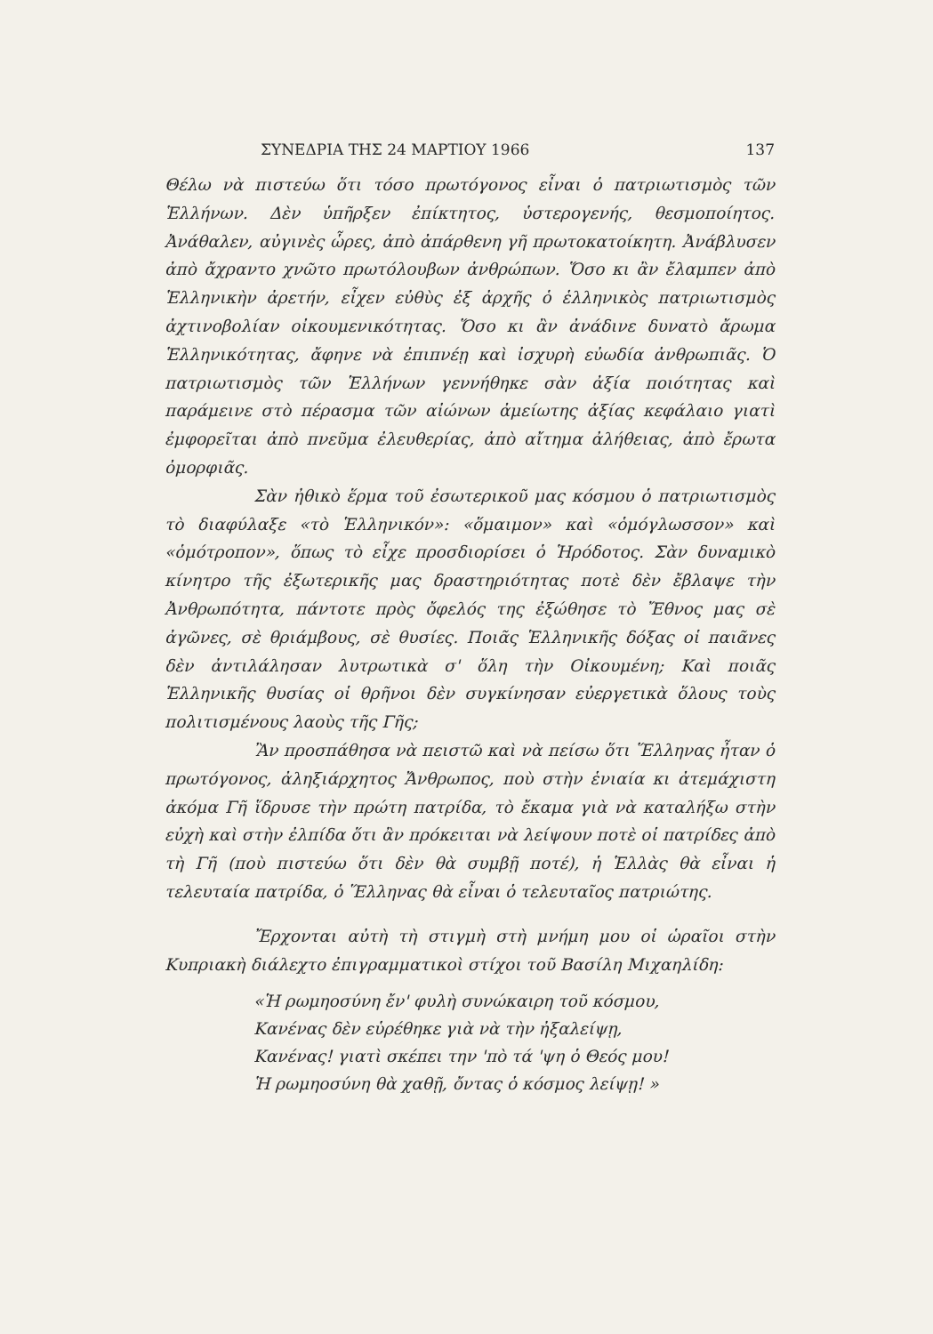ΣΥΝΕΔΡΙΑ ΤΗΣ 24 ΜΑΡΤΙΟΥ 1966 137
Θέλω νὰ πιστεύω ὅτι τόσο πρωτόγονος εἶναι ὁ πατριωτισμὸς τῶν Ἑλλήνων. Δὲν ὑπῆρξεν ἐπίκτητος, ὑστερογενής, θεσμοποίητος. Ἀνάθαλεν, αὐγινὲς ὧρες, ἀπὸ ἀπάρθενη γῆ πρωτοκατοίκητη. Ἀνάβλυσεν ἀπὸ ἄχραντο χνῶτο πρωτόλουβων ἀνθρώπων. Ὅσο κι ἂν ἔλαμπεν ἀπὸ Ἑλληνικὴν ἀρετήν, εἶχεν εὐθὺς ἐξ ἀρχῆς ὁ ἑλληνικὸς πατριωτισμὸς ἀχτινοβολίαν οἰκουμενικότητας. Ὅσο κι ἂν ἀνάδινε δυνατὸ ἄρωμα Ἑλληνικότητας, ἄφηνε νὰ ἐπιπνέῃ καὶ ἰσχυρὴ εὐωδία ἀνθρωπιᾶς. Ὁ πατριωτισμὸς τῶν Ἑλλήνων γεννήθηκε σὰν ἀξία ποιότητας καὶ παράμεινε στὸ πέρασμα τῶν αἰώνων ἀμείωτης ἀξίας κεφάλαιο γιατὶ ἐμφορεῖται ἀπὸ πνεῦμα ἐλευθερίας, ἀπὸ αἴτημα ἀλήθειας, ἀπὸ ἔρωτα ὀμορφιᾶς.
Σὰν ἠθικὸ ἕρμα τοῦ ἐσωτερικοῦ μας κόσμου ὁ πατριωτισμὸς τὸ διαφύλαξε «τὸ Ἑλληνικόν»: «ὅμαιμον» καὶ «ὁμόγλωσσον» καὶ «ὁμότροπον», ὅπως τὸ εἶχε προσδιορίσει ὁ Ἡρόδοτος. Σὰν δυναμικὸ κίνητρο τῆς ἐξωτερικῆς μας δραστηριότητας ποτὲ δὲν ἔβλαψε τὴν Ἀνθρωπότητα, πάντοτε πρὸς ὄφελός της ἐξώθησε τὸ Ἔθνος μας σὲ ἀγῶνες, σὲ θριάμβους, σὲ θυσίες. Ποιᾶς Ἑλληνικῆς δόξας οἱ παιᾶνες δὲν ἀντιλάλησαν λυτρωτικὰ σ' ὅλη τὴν Οἰκουμένη; Καὶ ποιᾶς Ἑλληνικῆς θυσίας οἱ θρῆνοι δὲν συγκίνησαν εὐεργετικὰ ὅλους τοὺς πολιτισμένους λαοὺς τῆς Γῆς;
Ἂν προσπάθησα νὰ πειστῶ καὶ νὰ πείσω ὅτι Ἕλληνας ἦταν ὁ πρωτόγονος, ἀληξιάρχητος Ἄνθρωπος, ποὺ στὴν ἑνιαία κι ἀτεμάχιστη ἀκόμα Γῆ ἵδρυσε τὴν πρώτη πατρίδα, τὸ ἔκαμα γιὰ νὰ καταλήξω στὴν εὐχὴ καὶ στὴν ἐλπίδα ὅτι ἂν πρόκειται νὰ λείψουν ποτὲ οἱ πατρίδες ἀπὸ τὴ Γῆ (ποὺ πιστεύω ὅτι δὲν θὰ συμβῇ ποτέ), ἡ Ἑλλὰς θὰ εἶναι ἡ τελευταία πατρίδα, ὁ Ἕλληνας θὰ εἶναι ὁ τελευταῖος πατριώτης.
Ἔρχονται αὐτὴ τὴ στιγμὴ στὴ μνήμη μου οἱ ὡραῖοι στὴν Κυπριακὴ διάλεχτο ἐπιγραμματικοὶ στίχοι τοῦ Βασίλη Μιχαηλίδη:
«Ἡ ρωμηοσύνη ἔν' φυλὴ συνώκαιρη τοῦ κόσμου,
Κανένας δὲν εὑρέθηκε γιὰ νὰ τὴν ἠξαλείψῃ,
Κανένας! γιατὶ σκέπει την 'πὸ τά 'ψη ὁ Θεός μου!
Ἡ ρωμηοσύνη θὰ χαθῇ, ὄντας ὁ κόσμος λείψῃ! »